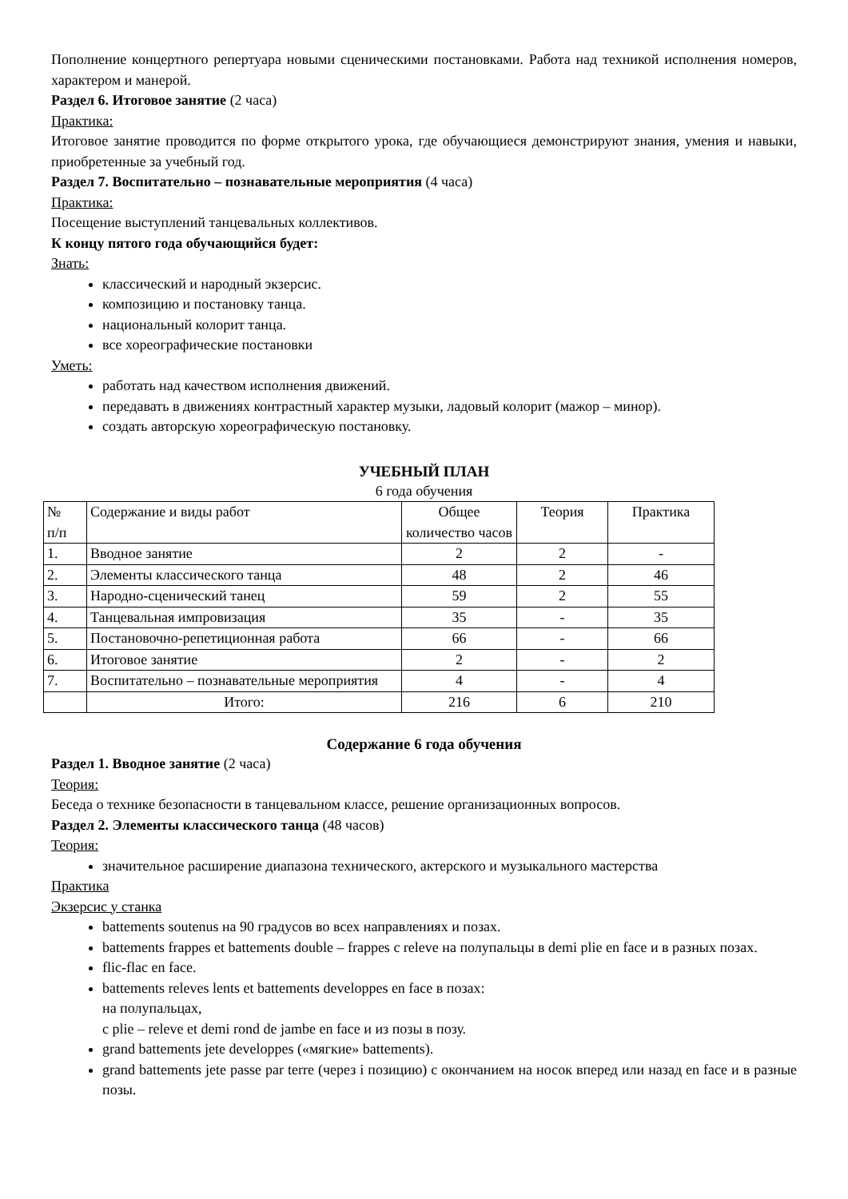Пополнение концертного репертуара новыми сценическими постановками. Работа над техникой исполнения номеров, характером и манерой.
Раздел 6. Итоговое занятие (2 часа)
Практика:
Итоговое занятие проводится по форме открытого урока, где обучающиеся демонстрируют знания, умения и навыки, приобретенные за учебный год.
Раздел 7. Воспитательно – познавательные мероприятия (4 часа)
Практика:
Посещение выступлений танцевальных коллективов.
К концу пятого года обучающийся будет:
Знать:
классический и народный экзерсис.
композицию и постановку танца.
национальный колорит танца.
все хореографические постановки
Уметь:
работать над качеством исполнения движений.
передавать в движениях контрастный характер музыки, ладовый колорит (мажор – минор).
создать авторскую хореографическую постановку.
УЧЕБНЫЙ ПЛАН
6 года обучения
| № п/п | Содержание и виды работ | Общее количество часов | Теория | Практика |
| 1. | Вводное занятие | 2 | 2 | - |
| 2. | Элементы классического танца | 48 | 2 | 46 |
| 3. | Народно-сценический танец | 59 | 2 | 55 |
| 4. | Танцевальная импровизация | 35 | - | 35 |
| 5. | Постановочно-репетиционная работа | 66 | - | 66 |
| 6. | Итоговое занятие | 2 | - | 2 |
| 7. | Воспитательно – познавательные мероприятия | 4 | - | 4 |
| | Итого: | 216 | 6 | 210 |
Содержание 6 года обучения
Раздел 1. Вводное занятие (2 часа)
Теория:
Беседа о технике безопасности в танцевальном классе, решение организационных вопросов.
Раздел 2. Элементы классического танца (48 часов)
Теория:
значительное расширение диапазона технического, актерского и музыкального мастерства
Практика
Экзерсис у станка
battements soutenus на 90 градусов во всех направлениях и позах.
battements frappes et battements double – frappes с releve на полупальцы в demi plie en face и в разных позах.
flic-flac en face.
battements releves lents et battements developpes en face в позах:
на полупальцах,
с plie – releve et demi rond de jambe en face и из позы в позу.
grand battements jete developpes («мягкие» battements).
grand battements jete passe par terre (через i позицию) с окончанием на носок вперед или назад en face и в разные позы.